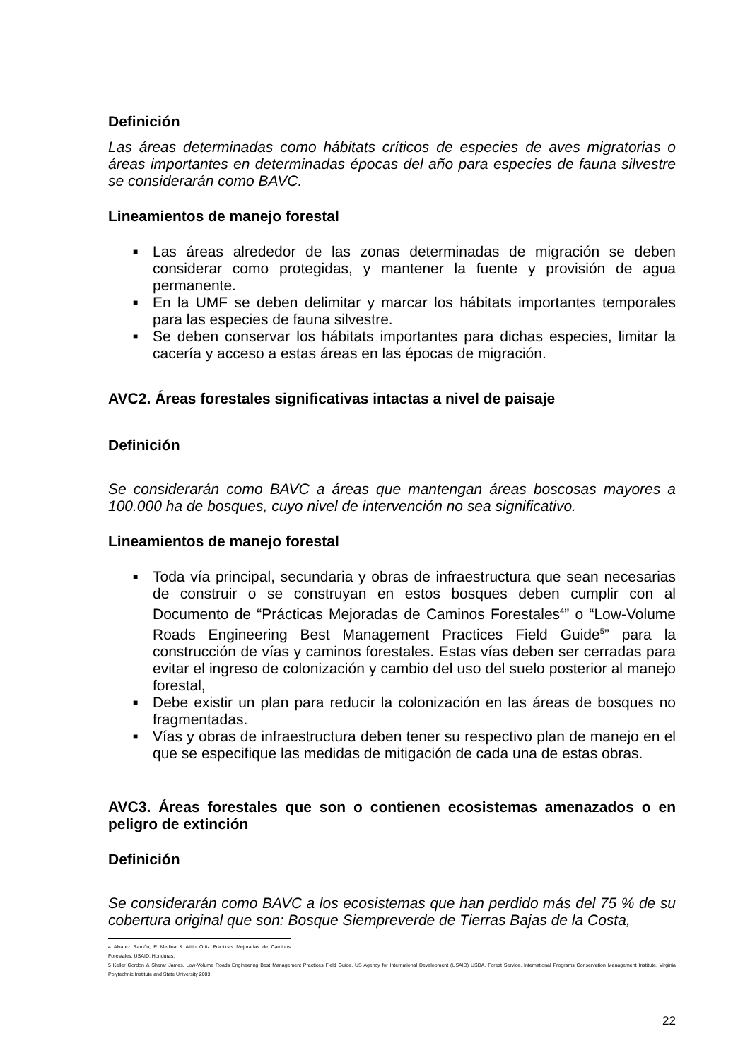Definición
Las áreas determinadas como hábitats críticos de especies de aves migratorias o áreas importantes en determinadas épocas del año para especies de fauna silvestre se considerarán como BAVC.
Lineamientos de manejo forestal
■ Las áreas alrededor de las zonas determinadas de migración se deben considerar como protegidas, y mantener la fuente y provisión de agua permanente.
■ En la UMF se deben delimitar y marcar los hábitats importantes temporales para las especies de fauna silvestre.
■ Se deben conservar los hábitats importantes para dichas especies, limitar la cacería y acceso a estas áreas en las épocas de migración.
AVC2. Áreas forestales significativas intactas a nivel de paisaje
Definición
Se considerarán como BAVC a áreas que mantengan áreas boscosas mayores a 100.000 ha de bosques, cuyo nivel de intervención no sea significativo.
Lineamientos de manejo forestal
■ Toda vía principal, secundaria y obras de infraestructura que sean necesarias de construir o se construyan en estos bosques deben cumplir con al Documento de “Prácticas Mejoradas de Caminos Forestales<sup>4</sup>” o “Low-Volume Roads Engineering Best Management Practices Field Guide<sup>5</sup>” para la construcción de vías y caminos forestales. Estas vías deben ser cerradas para evitar el ingreso de colonización y cambio del uso del suelo posterior al manejo forestal,
■ Debe existir un plan para reducir la colonización en las áreas de bosques no fragmentadas.
■ Vías y obras de infraestructura deben tener su respectivo plan de manejo en el que se especifique las medidas de mitigación de cada una de estas obras.
AVC3. Áreas forestales que son o contienen ecosistemas amenazados o en peligro de extinción
Definición
Se considerarán como BAVC a los ecosistemas que han perdido más del 75 % de su cobertura original que son: Bosque Siempreverde de Tierras Bajas de la Costa,
4 Alvarez Ramón, R Medina & Atilio Ortiz Practicas Mejoradas de Caminos Forestales. USAID, Honduras.
5 Keller Gordon & Sherar James. Low-Volume Roads Engineering Best Management Practices Field Guide. US Agency for International Development (USAID) USDA, Forest Service, International Programs Conservation Management Institute, Virginia Polytechnic Institute and State University 2003
22